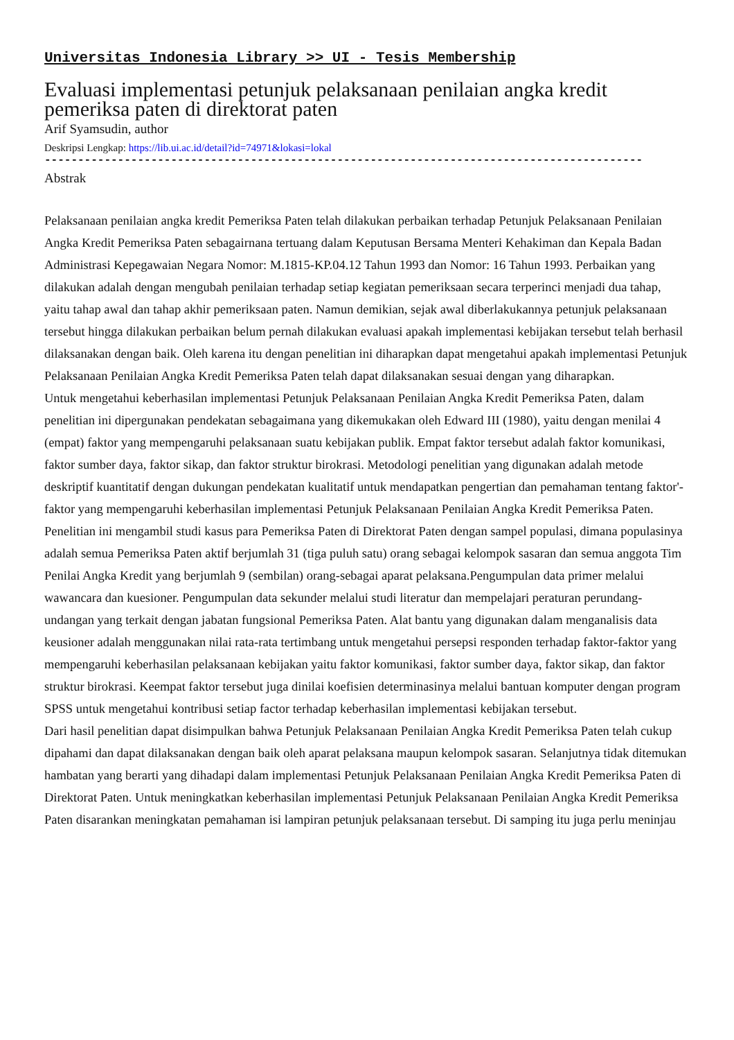Universitas Indonesia Library >> UI - Tesis Membership
Evaluasi implementasi petunjuk pelaksanaan penilaian angka kredit pemeriksa paten di direktorat paten
Arif Syamsudin, author
Deskripsi Lengkap: https://lib.ui.ac.id/detail?id=74971&lokasi=lokal
------------------------------------------------------------------------------------------
Abstrak
Pelaksanaan penilaian angka kredit Pemeriksa Paten telah dilakukan perbaikan terhadap Petunjuk Pelaksanaan Penilaian Angka Kredit Pemeriksa Paten sebagairnana tertuang dalam Keputusan Bersama Menteri Kehakiman dan Kepala Badan Administrasi Kepegawaian Negara Nomor: M.1815-KP.04.12 Tahun 1993 dan Nomor: 16 Tahun 1993. Perbaikan yang dilakukan adalah dengan mengubah penilaian terhadap setiap kegiatan pemeriksaan secara terperinci menjadi dua tahap, yaitu tahap awal dan tahap akhir pemeriksaan paten. Namun demikian, sejak awal diberlakukannya petunjuk pelaksanaan tersebut hingga dilakukan perbaikan belum pernah dilakukan evaluasi apakah implementasi kebijakan tersebut telah berhasil dilaksanakan dengan baik. Oleh karena itu dengan penelitian ini diharapkan dapat mengetahui apakah implementasi Petunjuk Pelaksanaan Penilaian Angka Kredit Pemeriksa Paten telah dapat dilaksanakan sesuai dengan yang diharapkan.
Untuk mengetahui keberhasilan implementasi Petunjuk Pelaksanaan Penilaian Angka Kredit Pemeriksa Paten, dalam penelitian ini dipergunakan pendekatan sebagaimana yang dikemukakan oleh Edward III (1980), yaitu dengan menilai 4 (empat) faktor yang mempengaruhi pelaksanaan suatu kebijakan publik. Empat faktor tersebut adalah faktor komunikasi, faktor sumber daya, faktor sikap, dan faktor struktur birokrasi. Metodologi penelitian yang digunakan adalah metode deskriptif kuantitatif dengan dukungan pendekatan kualitatif untuk mendapatkan pengertian dan pemahaman tentang faktor'-faktor yang mempengaruhi keberhasilan implementasi Petunjuk Pelaksanaan Penilaian Angka Kredit Pemeriksa Paten. Penelitian ini mengambil studi kasus para Pemeriksa Paten di Direktorat Paten dengan sampel populasi, dimana populasinya adalah semua Pemeriksa Paten aktif berjumlah 31 (tiga puluh satu) orang sebagai kelompok sasaran dan semua anggota Tim Penilai Angka Kredit yang berjumlah 9 (sembilan) orang-sebagai aparat pelaksana.Pengumpulan data primer melalui wawancara dan kuesioner. Pengumpulan data sekunder melalui studi literatur dan mempelajari peraturan perundang-undangan yang terkait dengan jabatan fungsional Pemeriksa Paten. Alat bantu yang digunakan dalam menganalisis data keusioner adalah menggunakan nilai rata-rata tertimbang untuk mengetahui persepsi responden terhadap faktor-faktor yang mempengaruhi keberhasilan pelaksanaan kebijakan yaitu faktor komunikasi, faktor sumber daya, faktor sikap, dan faktor struktur birokrasi. Keempat faktor tersebut juga dinilai koefisien determinasinya melalui bantuan komputer dengan program SPSS untuk mengetahui kontribusi setiap factor terhadap keberhasilan implementasi kebijakan tersebut.
Dari hasil penelitian dapat disimpulkan bahwa Petunjuk Pelaksanaan Penilaian Angka Kredit Pemeriksa Paten telah cukup dipahami dan dapat dilaksanakan dengan baik oleh aparat pelaksana maupun kelompok sasaran. Selanjutnya tidak ditemukan hambatan yang berarti yang dihadapi dalam implementasi Petunjuk Pelaksanaan Penilaian Angka Kredit Pemeriksa Paten di Direktorat Paten. Untuk meningkatkan keberhasilan implementasi Petunjuk Pelaksanaan Penilaian Angka Kredit Pemeriksa Paten disarankan meningkatan pemahaman isi lampiran petunjuk pelaksanaan tersebut. Di samping itu juga perlu meninjau